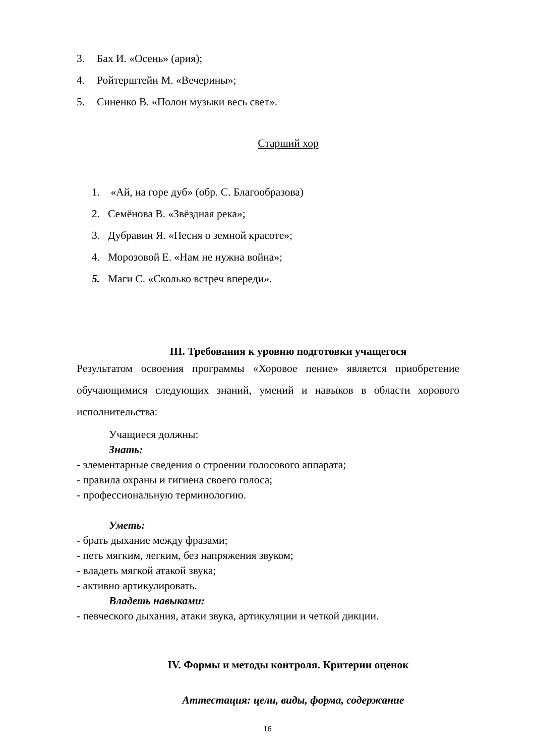3. Бах И. «Осень» (ария);
4. Ройтерштейн М. «Вечерины»;
5. Синенко В. «Полон музыки весь свет».
Старший хор
1. «Ай, на горе дуб» (обр. С. Благообразова)
2. Семёнова В. «Звёздная река»;
3. Дубравин Я. «Песня о земной красоте»;
4. Морозовой Е. «Нам не нужна война»;
5. Маги С. «Сколько встреч впереди».
III. Требования к уровню подготовки учащегося
Результатом освоения программы «Хоровое пение» является приобретение обучающимися следующих знаний, умений и навыков в области хорового исполнительства:
Учащиеся должны:
Знать:
- элементарные сведения о строении голосового аппарата;
- правила охраны и гигиена своего голоса;
- профессиональную терминологию.
Уметь:
- брать дыхание между фразами;
- петь мягким, легким, без напряжения звуком;
- владеть мягкой атакой звука;
- активно артикулировать.
Владеть навыками:
- певческого дыхания, атаки звука, артикуляции и четкой дикции.
IV. Формы и методы контроля. Критерии оценок
Аттестация: цели, виды, форма, содержание
16